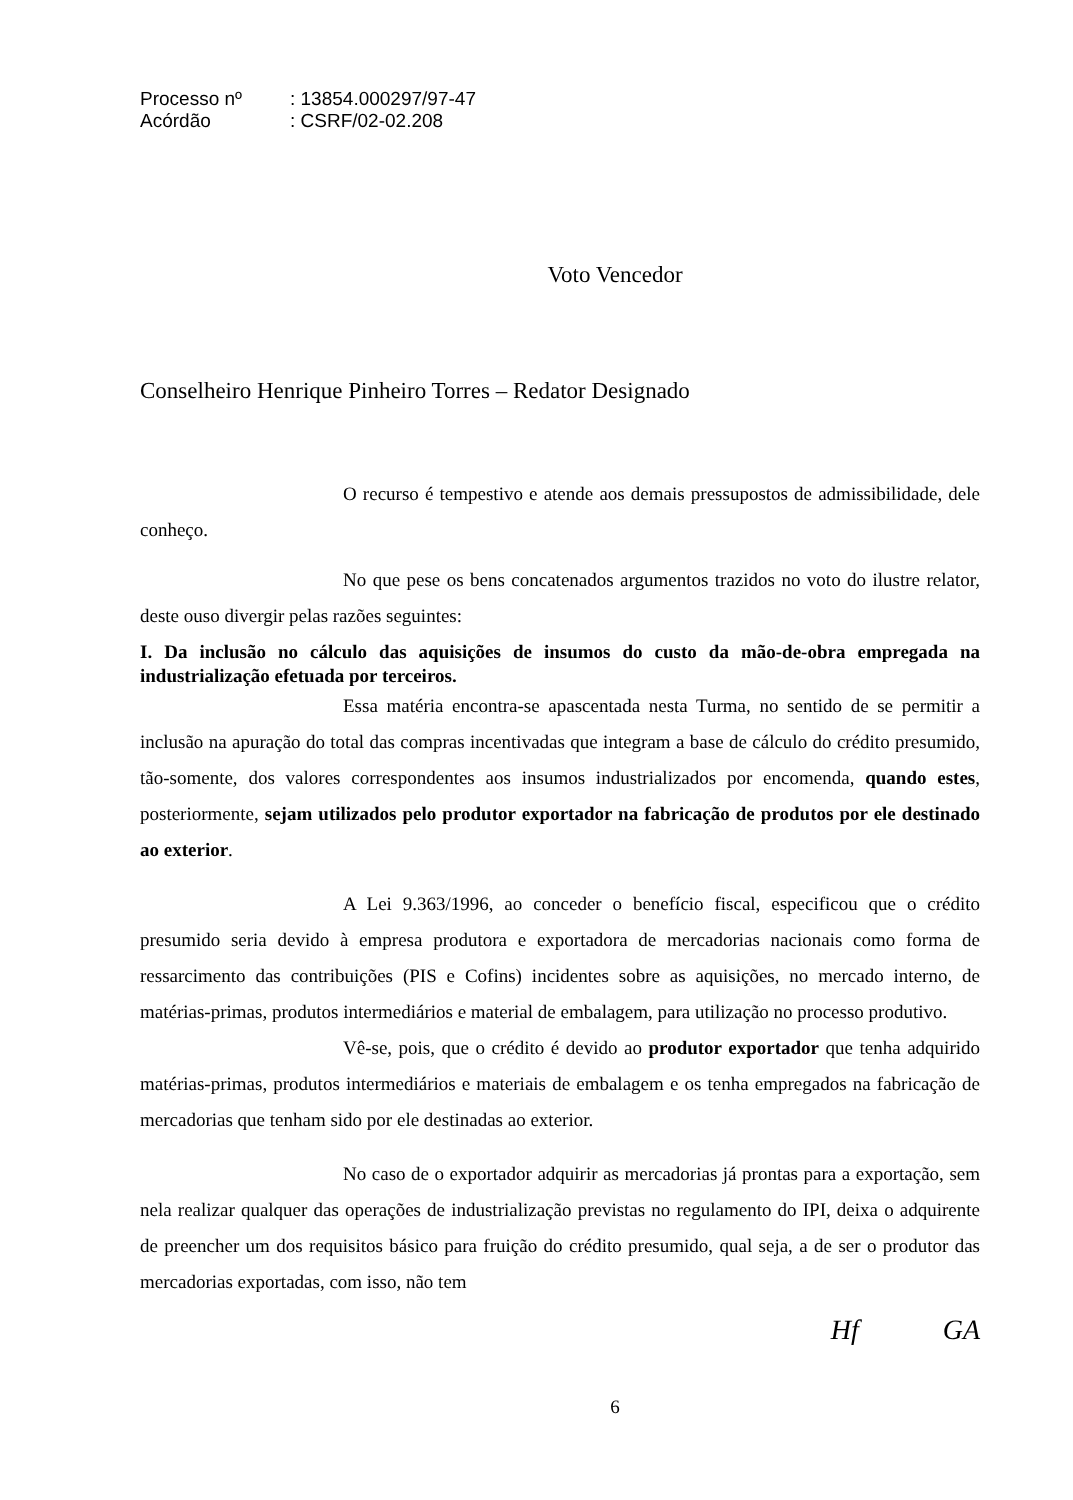Processo nº: 13854.000297/97-47
Acórdão: CSRF/02-02.208
Voto Vencedor
Conselheiro Henrique Pinheiro Torres – Redator Designado
O recurso é tempestivo e atende aos demais pressupostos de admissibilidade, dele conheço.
No que pese os bens concatenados argumentos trazidos no voto do ilustre relator, deste ouso divergir pelas razões seguintes:
I. Da inclusão no cálculo das aquisições de insumos do custo da mão-de-obra empregada na industrialização efetuada por terceiros.
Essa matéria encontra-se apascentada nesta Turma, no sentido de se permitir a inclusão na apuração do total das compras incentivadas que integram a base de cálculo do crédito presumido, tão-somente, dos valores correspondentes aos insumos industrializados por encomenda, quando estes, posteriormente, sejam utilizados pelo produtor exportador na fabricação de produtos por ele destinado ao exterior.
A Lei 9.363/1996, ao conceder o benefício fiscal, especificou que o crédito presumido seria devido à empresa produtora e exportadora de mercadorias nacionais como forma de ressarcimento das contribuições (PIS e Cofins) incidentes sobre as aquisições, no mercado interno, de matérias-primas, produtos intermediários e material de embalagem, para utilização no processo produtivo.
Vê-se, pois, que o crédito é devido ao produtor exportador que tenha adquirido matérias-primas, produtos intermediários e materiais de embalagem e os tenha empregados na fabricação de mercadorias que tenham sido por ele destinadas ao exterior.
No caso de o exportador adquirir as mercadorias já prontas para a exportação, sem nela realizar qualquer das operações de industrialização previstas no regulamento do IPI, deixa o adquirente de preencher um dos requisitos básico para fruição do crédito presumido, qual seja, a de ser o produtor das mercadorias exportadas, com isso, não tem
Hf GA
6